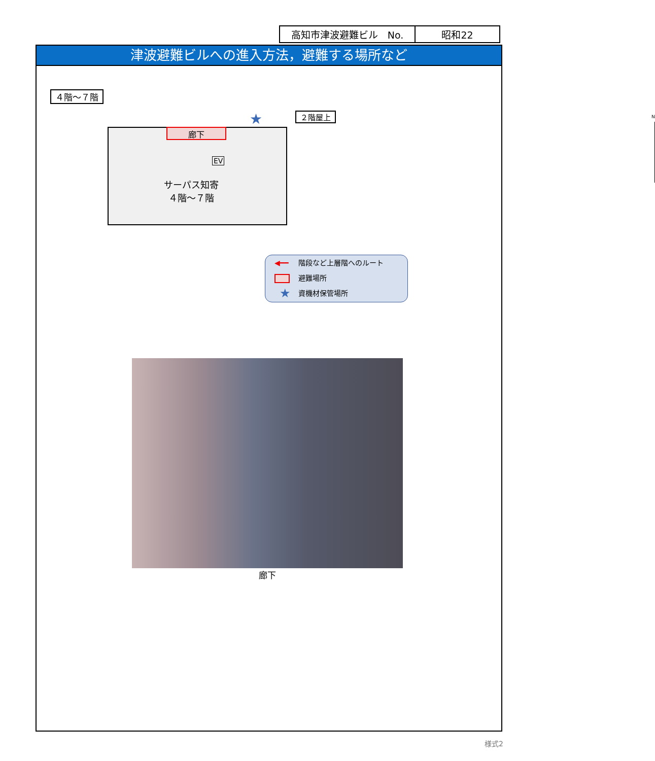| 高知市津波避難ビル No. | 昭和22 |
津波避難ビルへの進入方法，避難する場所など
４階～７階
廊下
EV
サーパス知寄
４階～７階
２階屋上
★ N
◀━━ 階段など上層階へのルート
避難場所
★ 資機材保管場所
廊下
様式2